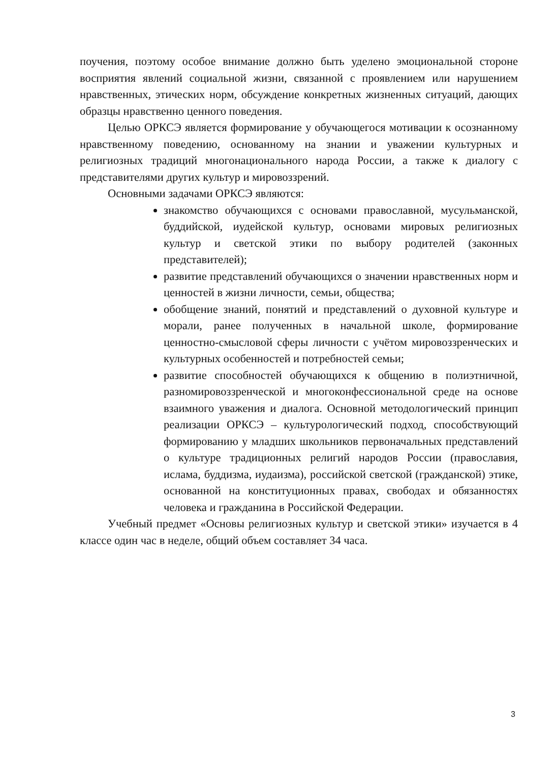поучения, поэтому особое внимание должно быть уделено эмоциональной стороне восприятия явлений социальной жизни, связанной с проявлением или нарушением нравственных, этических норм, обсуждение конкретных жизненных ситуаций, дающих образцы нравственно ценного поведения.
Целью ОРКСЭ является формирование у обучающегося мотивации к осознанному нравственному поведению, основанному на знании и уважении культурных и религиозных традиций многонационального народа России, а также к диалогу с представителями других культур и мировоззрений.
Основными задачами ОРКСЭ являются:
знакомство обучающихся с основами православной, мусульманской, буддийской, иудейской культур, основами мировых религиозных культур и светской этики по выбору родителей (законных представителей);
развитие представлений обучающихся о значении нравственных норм и ценностей в жизни личности, семьи, общества;
обобщение знаний, понятий и представлений о духовной культуре и морали, ранее полученных в начальной школе, формирование ценностно-смысловой сферы личности с учётом мировоззренческих и культурных особенностей и потребностей семьи;
развитие способностей обучающихся к общению в полиэтничной, разномировоззренческой и многоконфессиональной среде на основе взаимного уважения и диалога. Основной методологический принцип реализации ОРКСЭ – культурологический подход, способствующий формированию у младших школьников первоначальных представлений о культуре традиционных религий народов России (православия, ислама, буддизма, иудаизма), российской светской (гражданской) этике, основанной на конституционных правах, свободах и обязанностях человека и гражданина в Российской Федерации.
Учебный предмет «Основы религиозных культур и светской этики» изучается в 4 классе один час в неделе, общий объем составляет 34 часа.
3